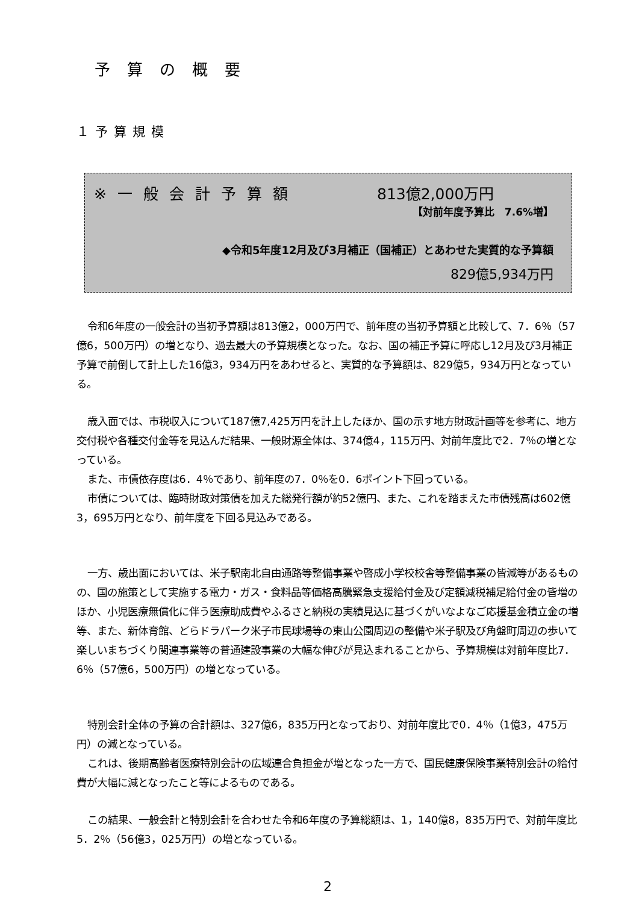予算の概要
１予算規模
※一般会計予算額 813億2,000万円
【対前年度予算比　7.6%増】
◆令和5年度12月及び3月補正（国補正）とあわせた実質的な予算額
829億5,934万円
令和6年度の一般会計の当初予算額は813億2，000万円で、前年度の当初予算額と比較して、7．6％（57億6，500万円）の増となり、過去最大の予算規模となった。なお、国の補正予算に呼応し12月及び3月補正予算で前倒して計上した16億3，934万円をあわせると、実質的な予算額は、829億5，934万円となっている。
歳入面では、市税収入について187億7,425万円を計上したほか、国の示す地方財政計画等を参考に、地方交付税や各種交付金等を見込んだ結果、一般財源全体は、374億4，115万円、対前年度比で2．7％の増となっている。
また、市債依存度は6．4％であり、前年度の7．0％を0．6ポイント下回っている。
市債については、臨時財政対策債を加えた総発行額が約52億円、また、これを踏まえた市債残高は602億3，695万円となり、前年度を下回る見込みである。
一方、歳出面においては、米子駅南北自由通路等整備事業や啓成小学校校舎等整備事業の皆減等があるものの、国の施策として実施する電力・ガス・食料品等価格高騰緊急支援給付金及び定額減税補足給付金の皆増のほか、小児医療無償化に伴う医療助成費やふるさと納税の実績見込に基づくがいなよなご応援基金積立金の増等、また、新体育館、どらドラパーク米子市民球場等の東山公園周辺の整備や米子駅及び角盤町周辺の歩いて楽しいまちづくり関連事業等の普通建設事業の大幅な伸びが見込まれることから、予算規模は対前年度比7．6％（57億6，500万円）の増となっている。
特別会計全体の予算の合計額は、327億6，835万円となっており、対前年度比で0．4％（1億3，475万円）の減となっている。
これは、後期高齢者医療特別会計の広域連合負担金が増となった一方で、国民健康保険事業特別会計の給付費が大幅に減となったこと等によるものである。
この結果、一般会計と特別会計を合わせた令和6年度の予算総額は、1，140億8，835万円で、対前年度比5．2％（56億3，025万円）の増となっている。
2